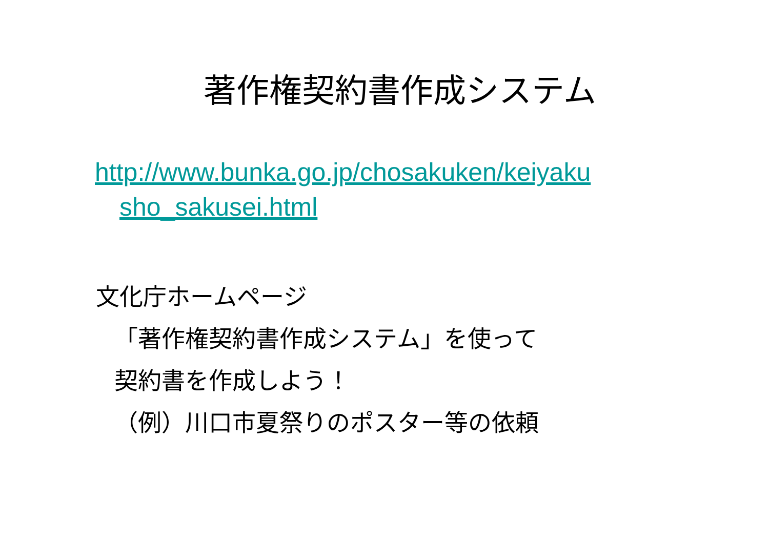著作権契約書作成システム
http://www.bunka.go.jp/chosakuken/keiyaku
sho_sakusei.html
文化庁ホームページ
「著作権契約書作成システム」を使って
契約書を作成しよう！
（例）川口市夏祭りのポスター等の依頼